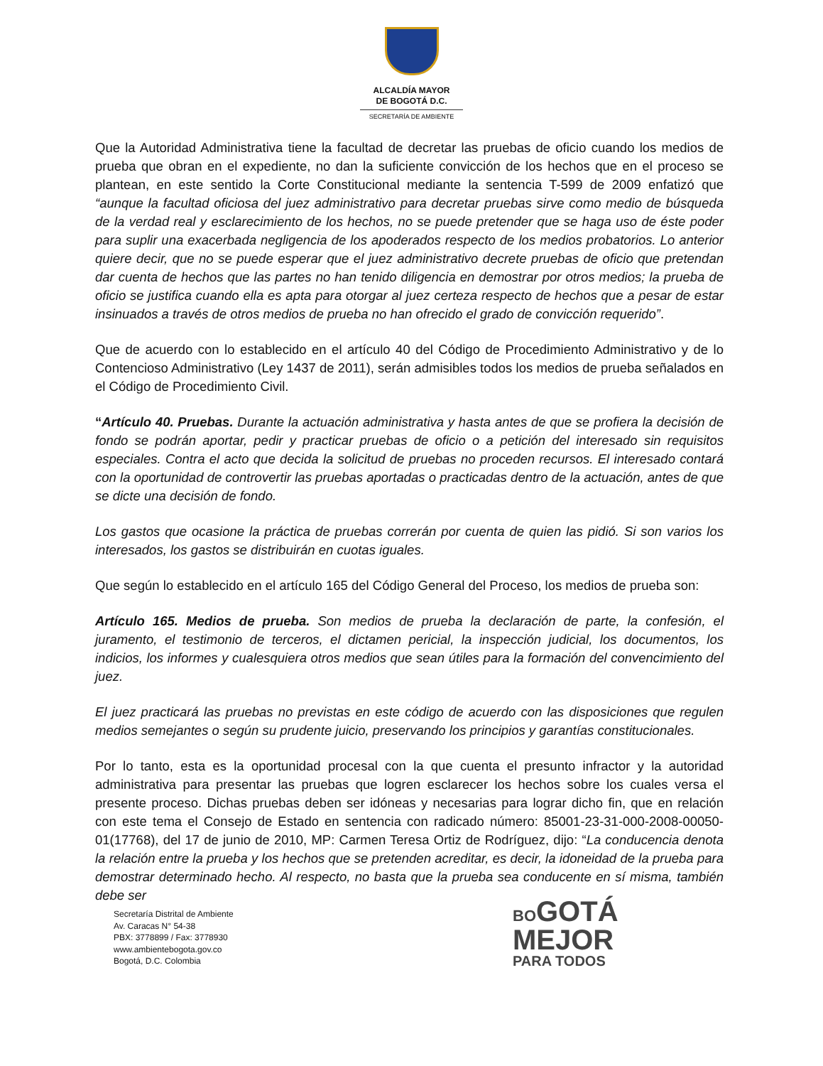ALCALDÍA MAYOR
DE BOGOTÁ D.C.
SECRETARÍA DE AMBIENTE
Que la Autoridad Administrativa tiene la facultad de decretar las pruebas de oficio cuando los medios de prueba que obran en el expediente, no dan la suficiente convicción de los hechos que en el proceso se plantean, en este sentido la Corte Constitucional mediante la sentencia T-599 de 2009 enfatizó que “aunque la facultad oficiosa del juez administrativo para decretar pruebas sirve como medio de búsqueda de la verdad real y esclarecimiento de los hechos, no se puede pretender que se haga uso de éste poder para suplir una exacerbada negligencia de los apoderados respecto de los medios probatorios. Lo anterior quiere decir, que no se puede esperar que el juez administrativo decrete pruebas de oficio que pretendan dar cuenta de hechos que las partes no han tenido diligencia en demostrar por otros medios; la prueba de oficio se justifica cuando ella es apta para otorgar al juez certeza respecto de hechos que a pesar de estar insinuados a través de otros medios de prueba no han ofrecido el grado de convicción requerido”.
Que de acuerdo con lo establecido en el artículo 40 del Código de Procedimiento Administrativo y de lo Contencioso Administrativo (Ley 1437 de 2011), serán admisibles todos los medios de prueba señalados en el Código de Procedimiento Civil.
“Artículo 40. Pruebas. Durante la actuación administrativa y hasta antes de que se profiera la decisión de fondo se podrán aportar, pedir y practicar pruebas de oficio o a petición del interesado sin requisitos especiales. Contra el acto que decida la solicitud de pruebas no proceden recursos. El interesado contará con la oportunidad de controvertir las pruebas aportadas o practicadas dentro de la actuación, antes de que se dicte una decisión de fondo.
Los gastos que ocasione la práctica de pruebas correrán por cuenta de quien las pidió. Si son varios los interesados, los gastos se distribuirán en cuotas iguales.
Que según lo establecido en el artículo 165 del Código General del Proceso, los medios de prueba son:
Artículo 165. Medios de prueba. Son medios de prueba la declaración de parte, la confesión, el juramento, el testimonio de terceros, el dictamen pericial, la inspección judicial, los documentos, los indicios, los informes y cualesquiera otros medios que sean útiles para la formación del convencimiento del juez.
El juez practicará las pruebas no previstas en este código de acuerdo con las disposiciones que regulen medios semejantes o según su prudente juicio, preservando los principios y garantías constitucionales.
Por lo tanto, esta es la oportunidad procesal con la que cuenta el presunto infractor y la autoridad administrativa para presentar las pruebas que logren esclarecer los hechos sobre los cuales versa el presente proceso. Dichas pruebas deben ser idóneas y necesarias para lograr dicho fin, que en relación con este tema el Consejo de Estado en sentencia con radicado número: 85001-23-31-000-2008-00050-01(17768), del 17 de junio de 2010, MP: Carmen Teresa Ortiz de Rodríguez, dijo: “La conducencia denota la relación entre la prueba y los hechos que se pretenden acreditar, es decir, la idoneidad de la prueba para demostrar determinado hecho. Al respecto, no basta que la prueba sea conducente en sí misma, también debe ser
Secretaría Distrital de Ambiente
Av. Caracas N° 54-38
PBX: 3778899 / Fax: 3778930
www.ambientebogota.gov.co
Bogotá, D.C. Colombia
BO GOTÁ
MEJOR
PARA TODOS